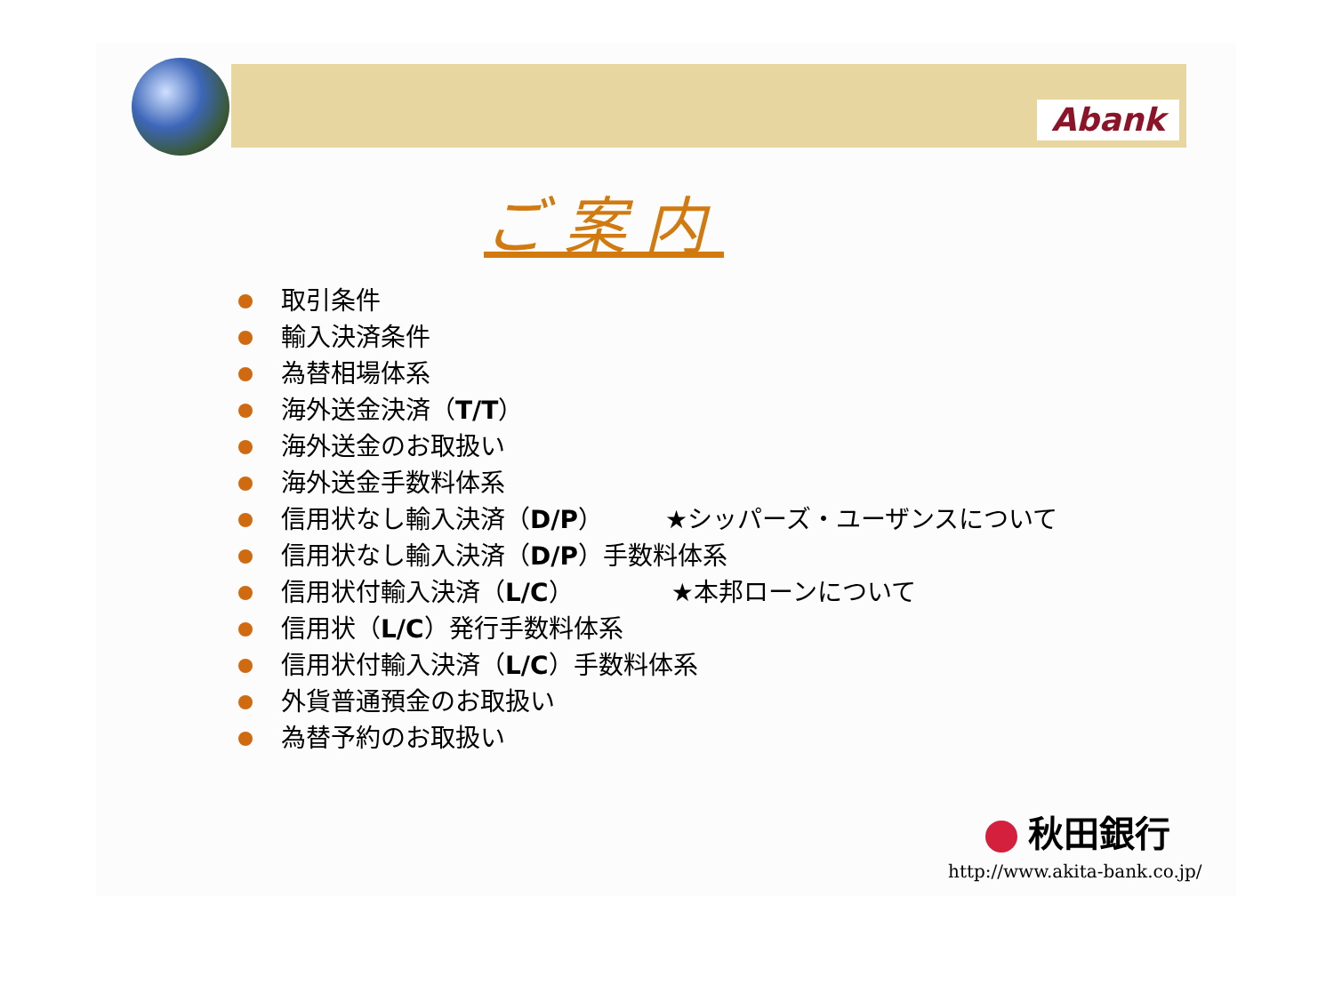Abank
ご案内
取引条件
輸入決済条件
為替相場体系
海外送金決済（ T/T ）
海外送金のお取扱い
海外送金手数料体系
信用状なし輸入決済（ D/P ） ★シッパーズ・ユーザンスについて
信用状なし輸入決済（ D/P ）手数料体系
信用状付輸入決済（ L/C ） ★本邦ローンについて
信用状（ L/C ）発行手数料体系
信用状付輸入決済（ L/C ）手数料体系
外貨普通預金のお取扱い
為替予約のお取扱い
秋田銀行
http://www.akita-bank.co.jp/